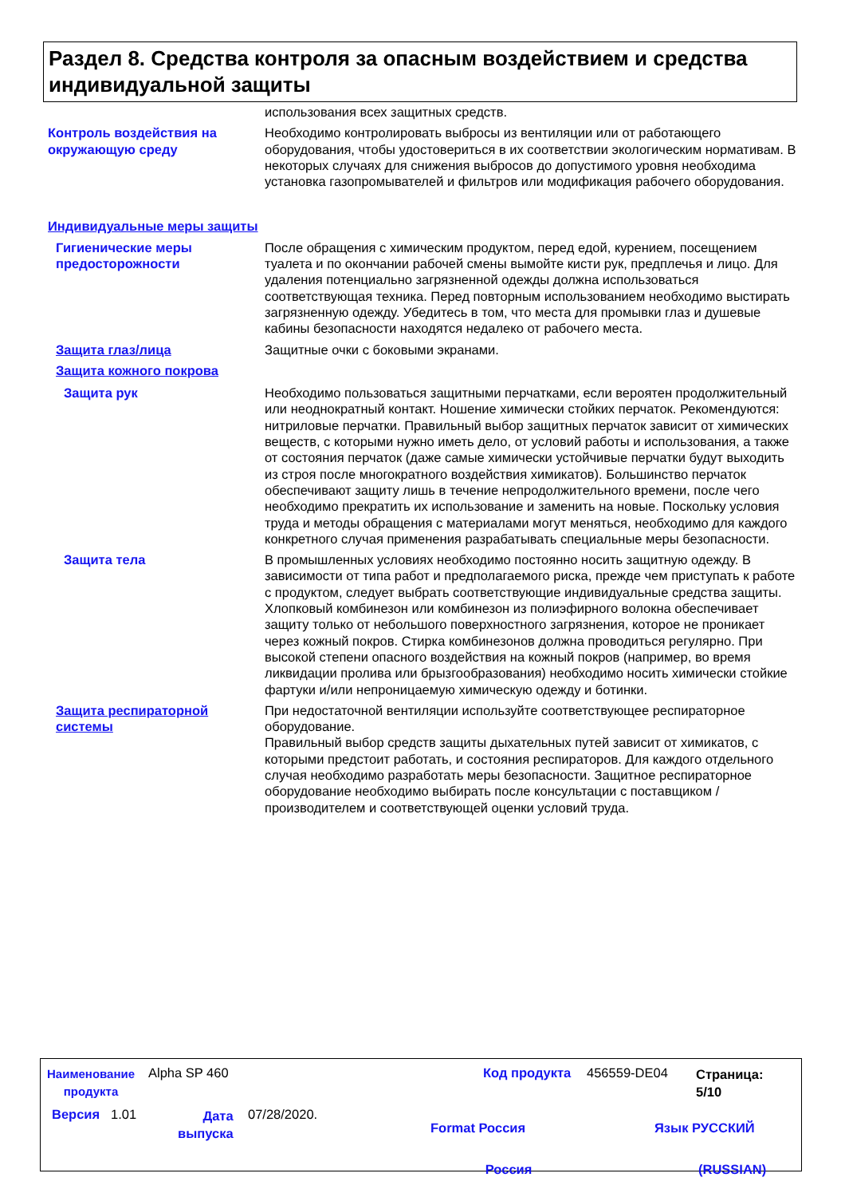Раздел 8. Средства контроля за опасным воздействием и средства индивидуальной защиты
использования всех защитных средств.
Контроль воздействия на окружающую среду
Необходимо контролировать выбросы из вентиляции или от работающего оборудования, чтобы удостовериться в их соответствии экологическим нормативам. В некоторых случаях для снижения выбросов до допустимого уровня необходима установка газопромывателей и фильтров или модификация рабочего оборудования.
Индивидуальные меры защиты
Гигиенические меры предосторожности
После обращения с химическим продуктом, перед едой, курением, посещением туалета и по окончании рабочей смены вымойте кисти рук, предплечья и лицо. Для удаления потенциально загрязненной одежды должна использоваться соответствующая техника. Перед повторным использованием необходимо выстирать загрязненную одежду. Убедитесь в том, что места для промывки глаз и душевые кабины безопасности находятся недалеко от рабочего места.
Защита глаз/лица Защитные очки с боковыми экранами.
Защита кожного покрова
Защита рук Необходимо пользоваться защитными перчатками, если вероятен продолжительный или неоднократный контакт. Ношение химически стойких перчаток. Рекомендуются: нитриловые перчатки. Правильный выбор защитных перчаток зависит от химических веществ, с которыми нужно иметь дело, от условий работы и использования, а также от состояния перчаток (даже самые химически устойчивые перчатки будут выходить из строя после многократного воздействия химикатов). Большинство перчаток обеспечивают защиту лишь в течение непродолжительного времени, после чего необходимо прекратить их использование и заменить на новые. Поскольку условия труда и методы обращения с материалами могут меняться, необходимо для каждого конкретного случая применения разрабатывать специальные меры безопасности.
Защита тела В промышленных условиях необходимо постоянно носить защитную одежду. В зависимости от типа работ и предполагаемого риска, прежде чем приступать к работе с продуктом, следует выбрать соответствующие индивидуальные средства защиты.
Хлопковый комбинезон или комбинезон из полиэфирного волокна обеспечивает защиту только от небольшого поверхностного загрязнения, которое не проникает через кожный покров. Стирка комбинезонов должна проводиться регулярно. При высокой степени опасного воздействия на кожный покров (например, во время ликвидации пролива или брызгообразования) необходимо носить химически стойкие фартуки и/или непроницаемую химическую одежду и ботинки.
Защита респираторной системы
При недостаточной вентиляции используйте соответствующее респираторное оборудование.
Правильный выбор средств защиты дыхательных путей зависит от химикатов, с которыми предстоит работать, и состояния респираторов. Для каждого отдельного случая необходимо разработать меры безопасности. Защитное респираторное оборудование необходимо выбирать после консультации с поставщиком /производителем и соответствующей оценки условий труда.
Наименование
продукта
Alpha SP 460 Код продукта 456559-DE04
Страница:
5/10
Версия 1.01
Дата
выпуска
07/28/2020.
Format Россия
Россия
Язык РУССКИЙ
(RUSSIAN)